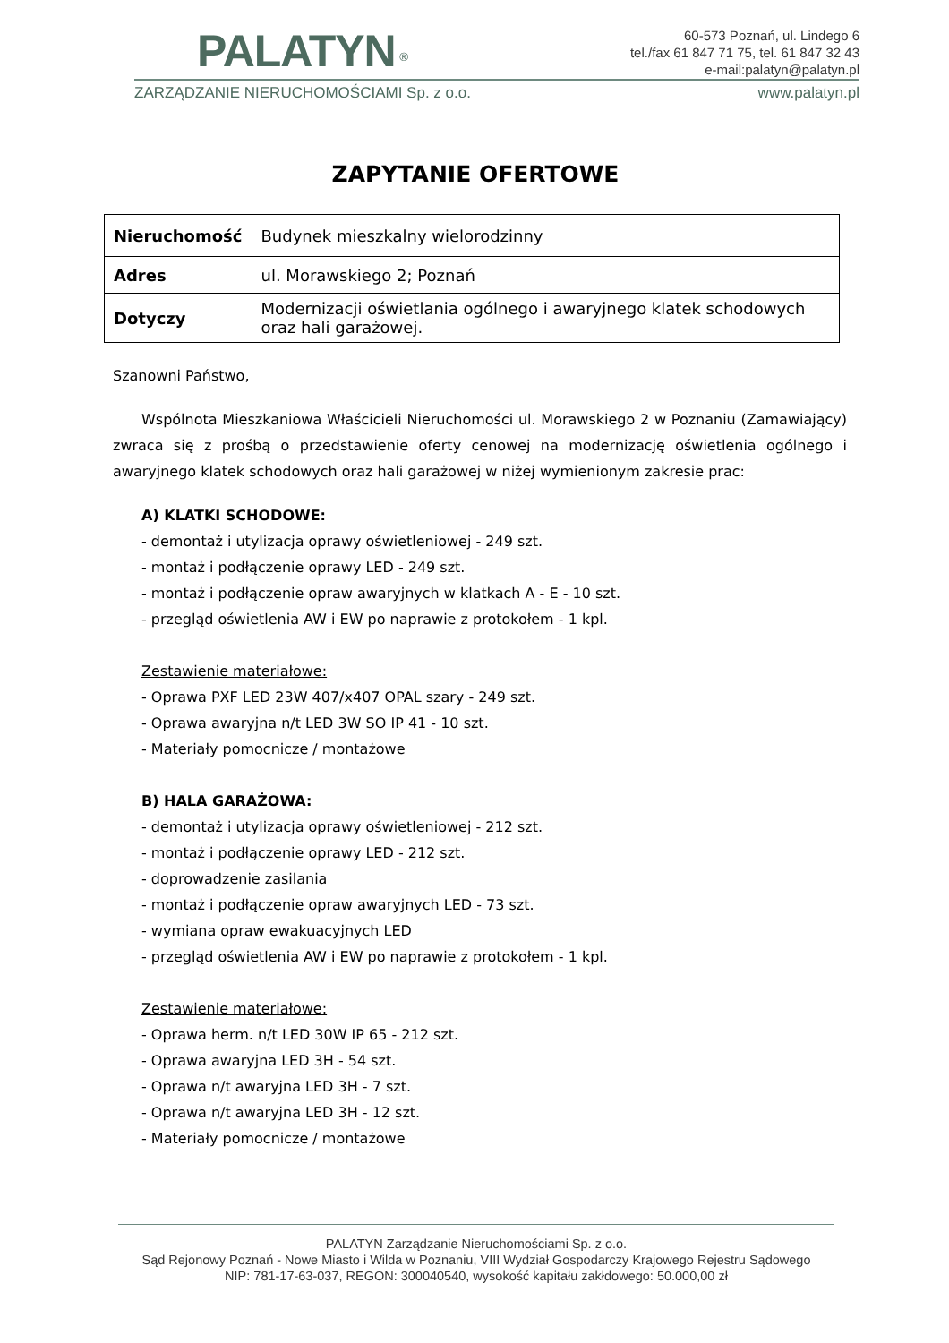PALATYN <sup>®</sup>
60-573 Poznań, ul. Lindego 6
tel./fax 61 847 71 75, tel. 61 847 32 43
e-mail:palatyn@palatyn.pl
ZARZĄDZANIE NIERUCHOMOŚCIAMI Sp. z o.o. www.palatyn.pl
ZAPYTANIE OFERTOWE
| Nieruchomość | Budynek mieszkalny wielorodzinny |
| Adres | ul. Morawskiego 2; Poznań |
| Dotyczy | Modernizacji oświetlania ogólnego i awaryjnego klatek schodowych oraz hali garażowej. |
Szanowni Państwo,
Wspólnota Mieszkaniowa Właścicieli Nieruchomości ul. Morawskiego 2 w Poznaniu (Zamawiający) zwraca się z prośbą o przedstawienie oferty cenowej na modernizację oświetlenia ogólnego i awaryjnego klatek schodowych oraz hali garażowej w niżej wymienionym zakresie prac:
A) KLATKI SCHODOWE:
- demontaż i utylizacja oprawy oświetleniowej - 249 szt.
- montaż i podłączenie oprawy LED - 249 szt.
- montaż i podłączenie opraw awaryjnych w klatkach A - E - 10 szt.
- przegląd oświetlenia AW i EW po naprawie z protokołem - 1 kpl.
Zestawienie materiałowe:
- Oprawa PXF LED 23W 407/x407 OPAL szary - 249 szt.
- Oprawa awaryjna n/t LED 3W SO IP 41 - 10 szt.
- Materiały pomocnicze / montażowe
B) HALA GARAŻOWA:
- demontaż i utylizacja oprawy oświetleniowej - 212 szt.
- montaż i podłączenie oprawy LED - 212 szt.
- doprowadzenie zasilania
- montaż i podłączenie opraw awaryjnych LED - 73 szt.
- wymiana opraw ewakuacyjnych LED
- przegląd oświetlenia AW i EW po naprawie z protokołem - 1 kpl.
Zestawienie materiałowe:
- Oprawa herm. n/t LED 30W IP 65 - 212 szt.
- Oprawa awaryjna LED 3H - 54 szt.
- Oprawa n/t awaryjna LED 3H - 7 szt.
- Oprawa n/t awaryjna LED 3H - 12 szt.
- Materiały pomocnicze / montażowe
PALATYN Zarządzanie Nieruchomościami Sp. z o.o.
Sąd Rejonowy Poznań - Nowe Miasto i Wilda w Poznaniu, VIII Wydział Gospodarczy Krajowego Rejestru Sądowego
NIP: 781-17-63-037, REGON: 300040540, wysokość kapitału zakłdowego: 50.000,00 zł